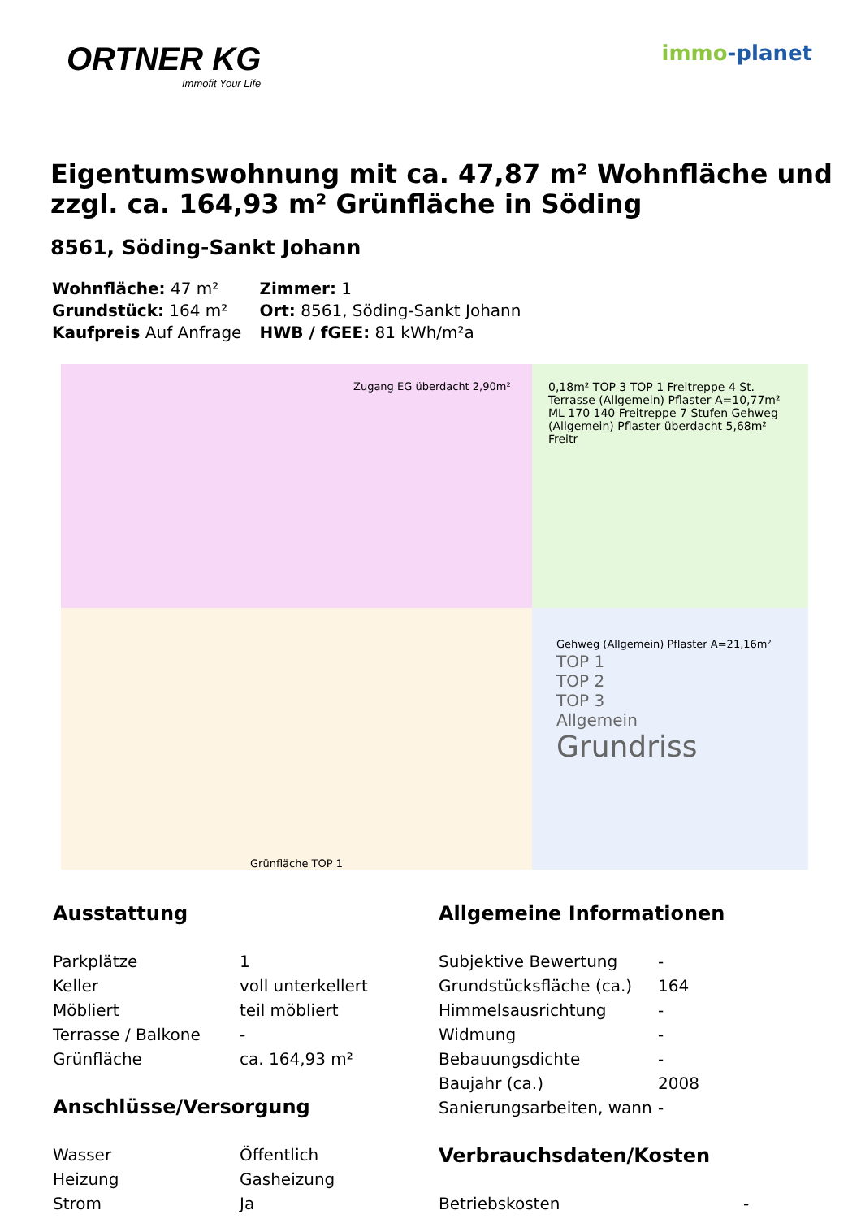ORTNER KG
Immofit Your Life
immo-planet
Eigentumswohnung mit ca. 47,87 m² Wohnfläche und zzgl. ca. 164,93 m² Grünfläche in Söding
8561, Söding-Sankt Johann
| Wohnfläche: 47 m² | Zimmer: 1 |
| Grundstück: 164 m² | Ort: 8561, Söding-Sankt Johann |
| Kaufpreis Auf Anfrage | HWB / fGEE: 81 kWh/m²a |
Zugang EG überdacht 2,90m²
0,18m² TOP 3 TOP 1 Freitreppe 4 St. Terrasse (Allgemein) Pflaster A=10,77m² ML 170 140 Freitreppe 7 Stufen Gehweg (Allgemein) Pflaster überdacht 5,68m² Freitr
Grünfläche TOP 1
Gehweg (Allgemein) Pflaster A=21,16m²
TOP 1
TOP 2
TOP 3
Allgemein
Grundriss
Ausstattung
| Parkplätze | 1 |
| Keller | voll unterkellert |
| Möbliert | teil möbliert |
| Terrasse / Balkone | - |
| Grünfläche | ca. 164,93 m² |
Anschlüsse/Versorgung
| Wasser | Öffentlich |
| Heizung | Gasheizung |
| Strom | Ja |
Allgemeine Informationen
| Subjektive Bewertung | - |
| Grundstücksfläche (ca.) | 164 |
| Himmelsausrichtung | - |
| Widmung | - |
| Bebauungsdichte | - |
| Baujahr (ca.) | 2008 |
| Sanierungsarbeiten, wann | - |
Verbrauchsdaten/Kosten
| Betriebskosten | - |